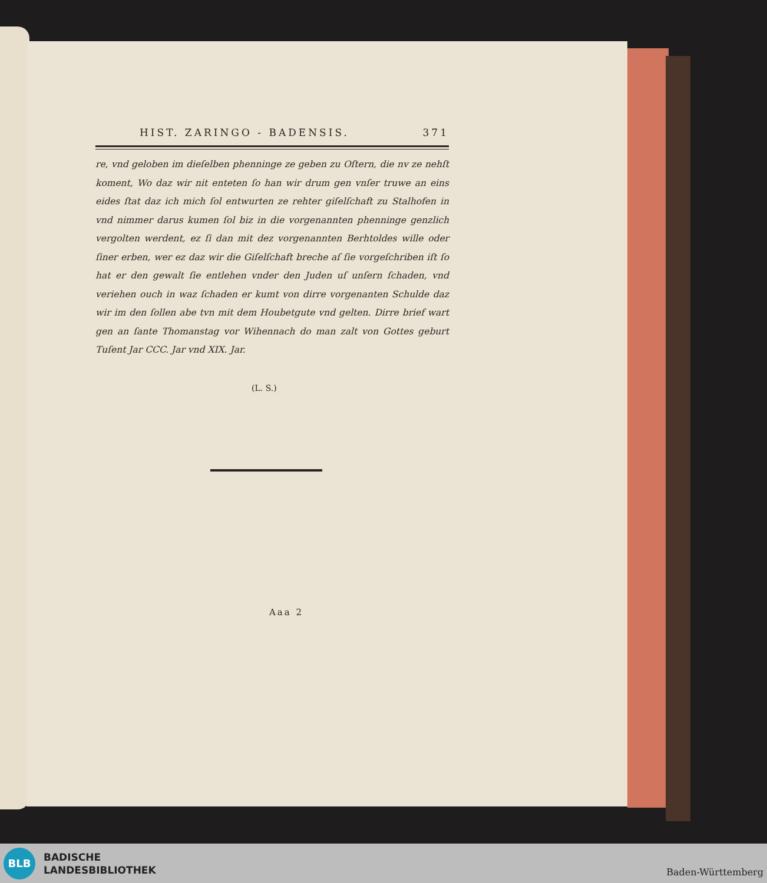HIST. ZARINGO - BADENSIS. 371
re, vnd geloben im dieſelben phenninge ze geben zu Oſtern, die nv ze nehſt koment, Wo daz wir nit enteten ſo han wir drum gen vnſer truwe an eins eides ſtat daz ich mich ſol entwurten ze rehter giſelſchaft zu Stalhofen in vnd nimmer darus kumen ſol biz in die vorgenannten phenninge genzlich vergolten werdent, ez ſi dan mit dez vorgenannten Berhtoldes wille oder ſiner erben, wer ez daz wir die Giſelſchaft breche aſ ſie vorgeſchriben iſt ſo hat er den gewalt ſie entlehen vnder den Juden uſ unſern ſchaden, vnd veriehen ouch in waz ſchaden er kumt von dirre vorgenanten Schulde daz wir im den ſollen abe tvn mit dem Houbetgute vnd gelten. Dirre brief wart gen an ſante Thomanstag vor Wihennach do man zalt von Gottes geburt Tuſent Jar CCC. Jar vnd XIX. Jar.
(L. S.)
Aaa 2
BLB
BADISCHE
LANDESBIBLIOTHEK
Baden-Württemberg